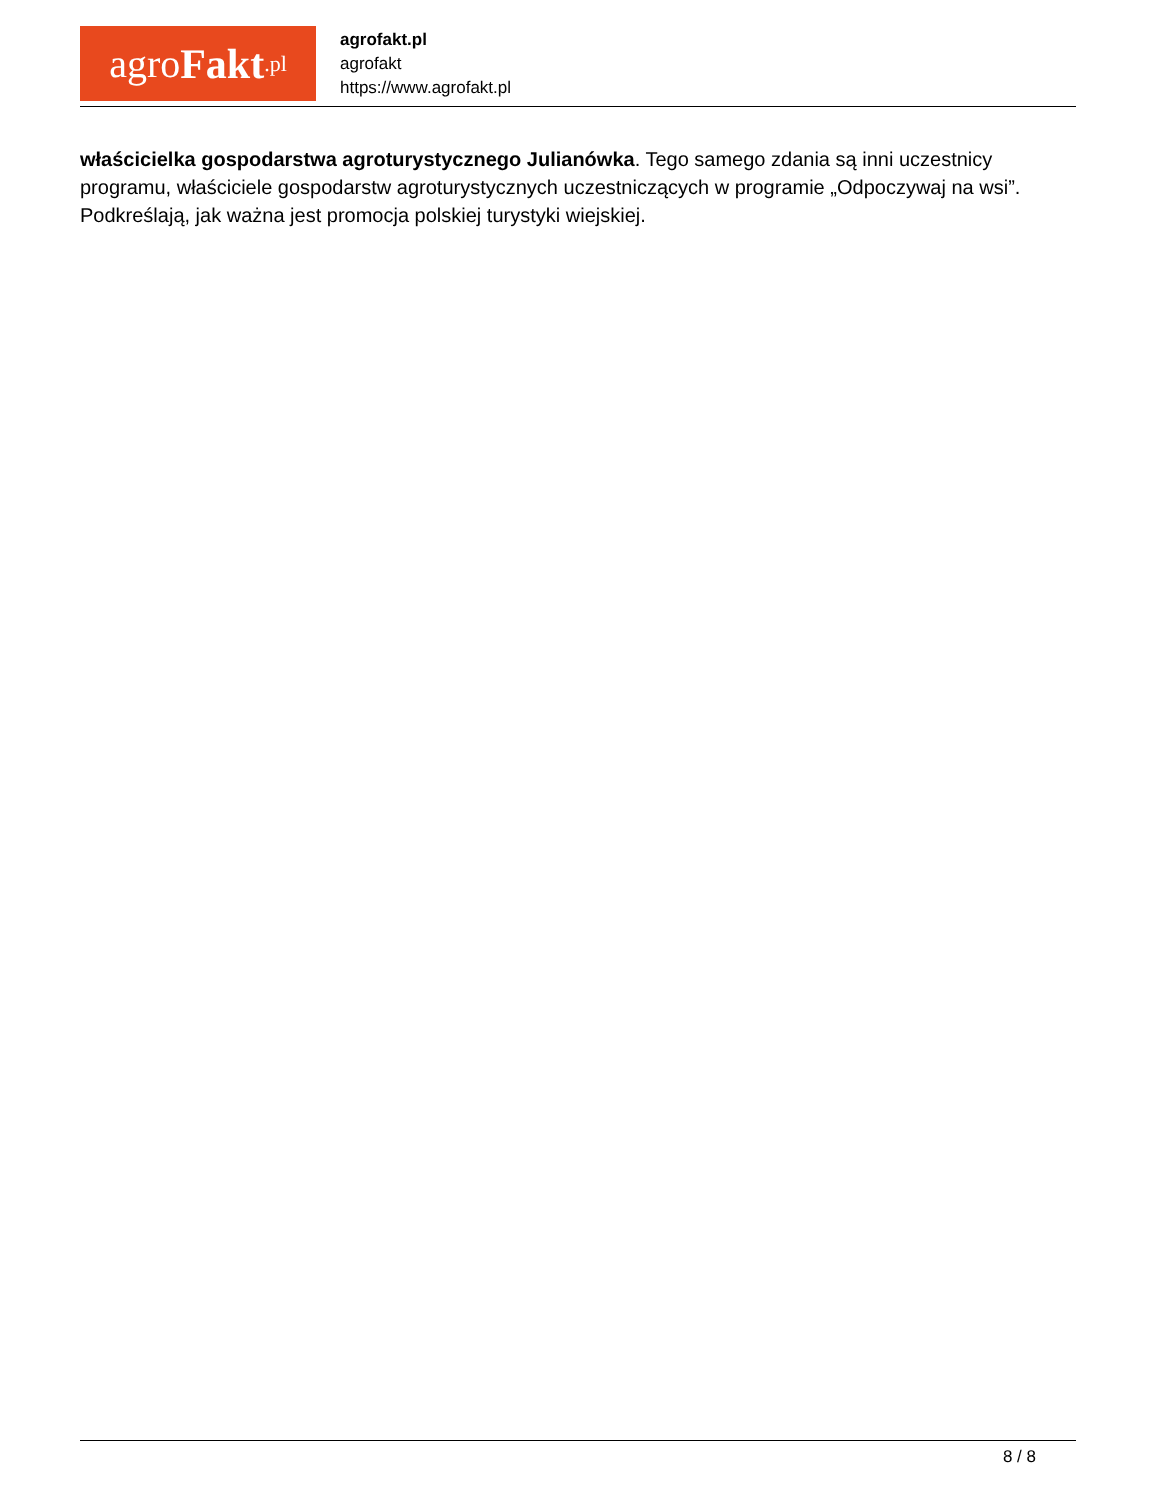agro Fakt.pl
agrofakt.pl
agrofakt
https://www.agrofakt.pl
właścicielka gospodarstwa agroturystycznego Julianówka. Tego samego zdania są inni uczestnicy programu, właściciele gospodarstw agroturystycznych uczestniczących w programie „Odpoczywaj na wsi”. Podkreślają, jak ważna jest promocja polskiej turystyki wiejskiej.
8 / 8